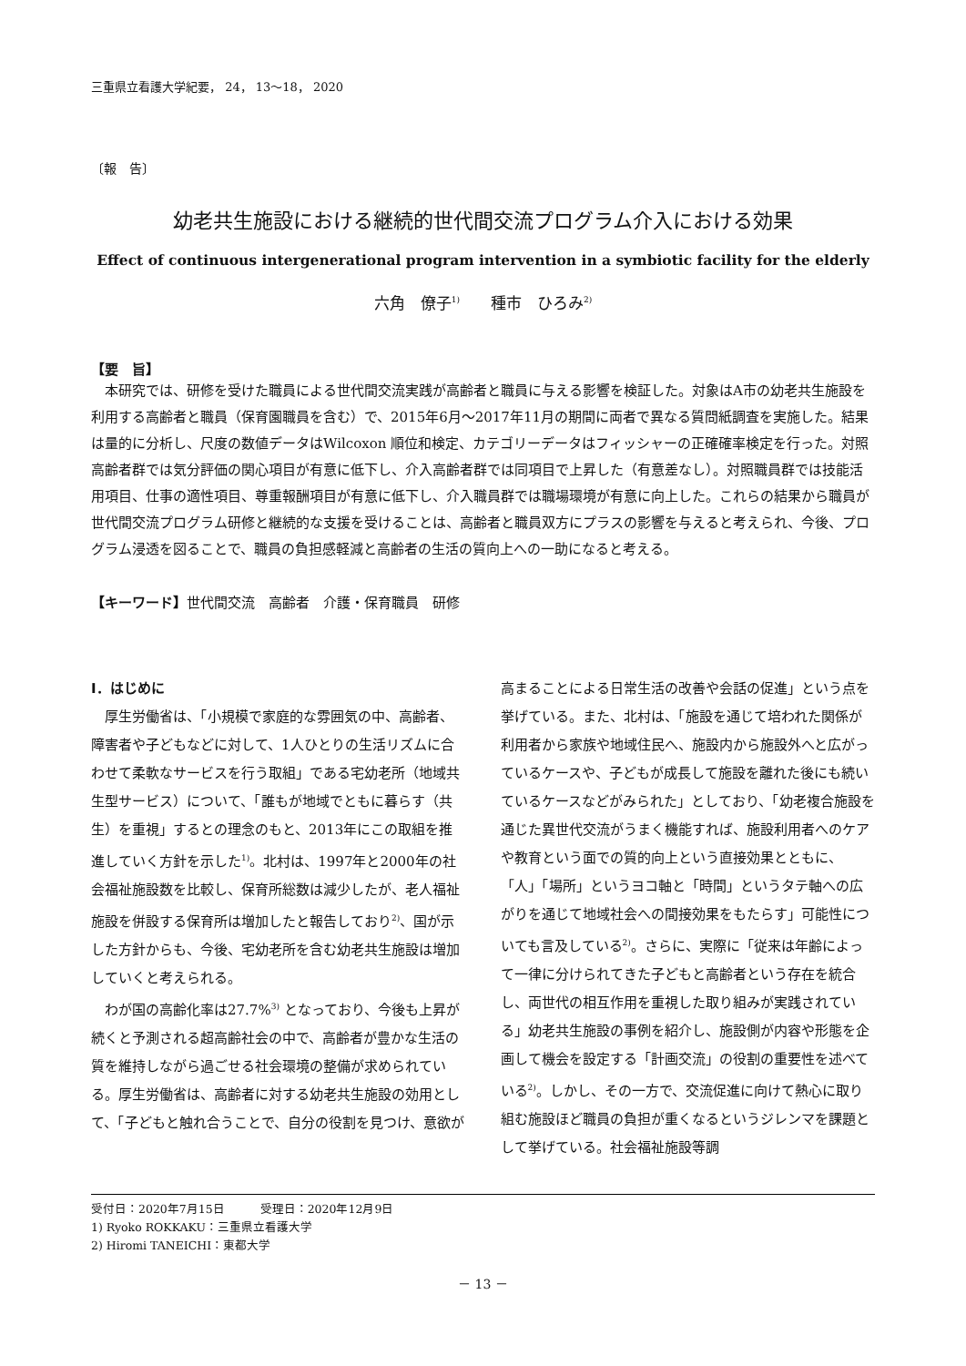三重県立看護大学紀要， 24， 13～18， 2020
〔報　告〕
幼老共生施設における継続的世代間交流プログラム介入における効果
Effect of continuous intergenerational program intervention in a symbiotic facility for the elderly
六角　僚子<sup>1)</sup>　　種市　ひろみ<sup>2)</sup>
【要　旨】
本研究では、研修を受けた職員による世代間交流実践が高齢者と職員に与える影響を検証した。対象はA市の幼老共生施設を利用する高齢者と職員（保育園職員を含む）で、2015年6月～2017年11月の期間に両者で異なる質問紙調査を実施した。結果は量的に分析し、尺度の数値データはWilcoxon 順位和検定、カテゴリーデータはフィッシャーの正確確率検定を行った。対照高齢者群では気分評価の関心項目が有意に低下し、介入高齢者群では同項目で上昇した（有意差なし）。対照職員群では技能活用項目、仕事の適性項目、尊重報酬項目が有意に低下し、介入職員群では職場環境が有意に向上した。これらの結果から職員が世代間交流プログラム研修と継続的な支援を受けることは、高齢者と職員双方にプラスの影響を与えると考えられ、今後、プログラム浸透を図ることで、職員の負担感軽減と高齢者の生活の質向上への一助になると考える。
【キーワード】世代間交流　高齢者　介護・保育職員　研修
Ⅰ．はじめに
厚生労働省は、「小規模で家庭的な雰囲気の中、高齢者、障害者や子どもなどに対して、1人ひとりの生活リズムに合わせて柔軟なサービスを行う取組」である宅幼老所（地域共生型サービス）について、「誰もが地域でともに暮らす（共生）を重視」するとの理念のもと、2013年にこの取組を推進していく方針を示した<sup>1)</sup>。北村は、1997年と2000年の社会福祉施設数を比較し、保育所総数は減少したが、老人福祉施設を併設する保育所は増加したと報告しており<sup>2)</sup>、国が示した方針からも、今後、宅幼老所を含む幼老共生施設は増加していくと考えられる。
わが国の高齢化率は27.7%<sup>3)</sup> となっており、今後も上昇が続くと予測される超高齢社会の中で、高齢者が豊かな生活の質を維持しながら過ごせる社会環境の整備が求められている。厚生労働省は、高齢者に対する幼老共生施設の効用として、「子どもと触れ合うことで、自分の役割を見つけ、意欲が高まることによる日常生活の改善や会話の促進」という点を挙げている。また、北村は、「施設を通じて培われた関係が利用者から家族や地域住民へ、施設内から施設外へと広がっているケースや、子どもが成長して施設を離れた後にも続いているケースなどがみられた」としており、「幼老複合施設を通じた異世代交流がうまく機能すれば、施設利用者へのケアや教育という面での質的向上という直接効果とともに、「人」「場所」というヨコ軸と「時間」というタテ軸への広がりを通じて地域社会への間接効果をもたらす」可能性についても言及している<sup>2)</sup>。さらに、実際に「従来は年齢によって一律に分けられてきた子どもと高齢者という存在を統合し、両世代の相互作用を重視した取り組みが実践されている」幼老共生施設の事例を紹介し、施設側が内容や形態を企画して機会を設定する「計画交流」の役割の重要性を述べている<sup>2)</sup>。しかし、その一方で、交流促進に向けて熱心に取り組む施設ほど職員の負担が重くなるというジレンマを課題として挙げている。社会福祉施設等調
受付日：2020年7月15日　　　受理日：2020年12月9日
1) Ryoko ROKKAKU：三重県立看護大学
2) Hiromi TANEICHI：東都大学
－ 13 －